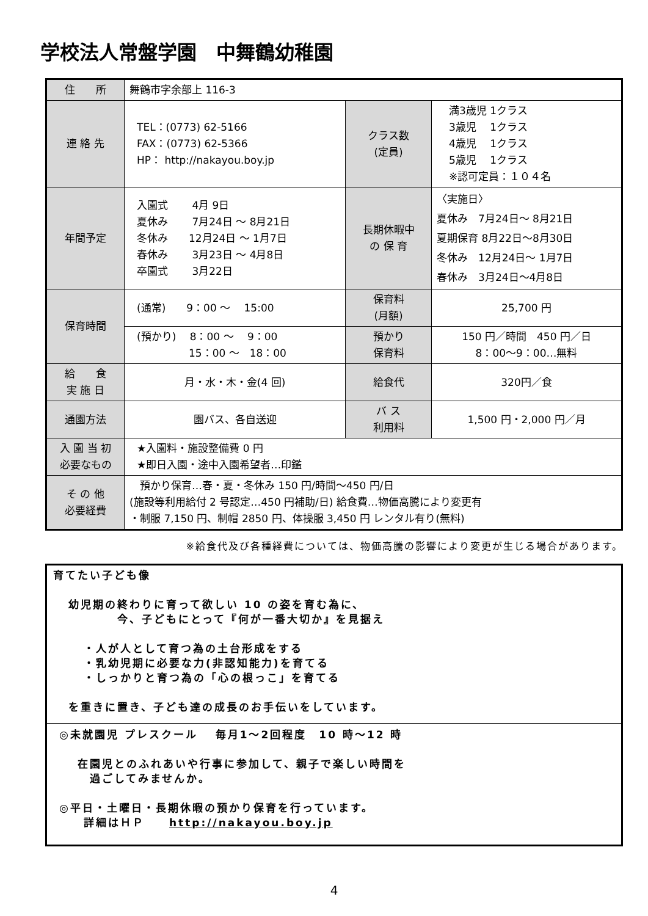学校法人常盤学園　中舞鶴幼稚園
| 住 所 | 舞鶴市字余部上 116-3 | | |
| 連 絡 先 | TEL：(0773) 62-5166 FAX：(0773) 62-5366 HP： http://nakayou.boy.jp | クラス数 (定員) | 満3歳児 1クラス 3歳児 1クラス 4歳児 1クラス 5歳児 1クラス ※認可定員：１０４名 |
| 年間予定 | 入園式 4月 9日 夏休み 7月24日 ～ 8月21日 冬休み 12月24日 ～ 1月7日 春休み 3月23日 ～ 4月8日 卒園式 3月22日 | 長期休暇中 の 保 育 | 〈実施日〉 夏休み 7月24日～ 8月21日 夏期保育 8月22日～8月30日 冬休み 12月24日～ 1月7日 春休み 3月24日～4月8日 |
| 保育時間 | (通常) 9：00 ～ 15:00 | 保育料 (月額) | 25,700 円 |
| | (預かり) 8：00 ～ 9：00 15：00 ～ 18：00 | 預かり 保育料 | 150 円／時間 450 円／日 8：00～9：00…無料 |
| 給 食 実 施 日 | 月・水・木・金(4 回) | 給食代 | 320円／食 |
| 通園方法 | 園バス、各自送迎 | バ ス 利用料 | 1,500 円・2,000 円／月 |
| 入 園 当 初 必要なもの | ★入園料・施設整備費 0 円 ★即日入園・途中入園希望者…印鑑 | | |
| そ の 他 必要経費 | 預かり保育…春・夏・冬休み 150 円/時間～450 円/日 (施設等利用給付 2 号認定…450 円補助/日) 給食費…物価高騰により変更有 ・制服 7,150 円、制帽 2850 円、体操服 3,450 円 レンタル有り(無料) | | |
※給食代及び各種経費については、物価高騰の影響により変更が生じる場合があります。
育てたい子ども像
幼児期の終わりに育って欲しい 10 の姿を育む為に、
　　　　今、子どもにとって『何が一番大切か』を見据え
・人が人として育つ為の土台形成をする
・乳幼児期に必要な力(非認知能力)を育てる
・しっかりと育つ為の「心の根っこ」を育てる
を重きに置き、子ども達の成長のお手伝いをしています。
◎未就園児 プレスクール　 毎月1～2回程度　10 時～12 時
在園児とのふれあいや行事に参加して、親子で楽しい時間を
　過ごしてみませんか。
◎平日・土曜日・長期休暇の預かり保育を行っています。
　　詳細はＨＰ　　http://nakayou.boy.jp
4